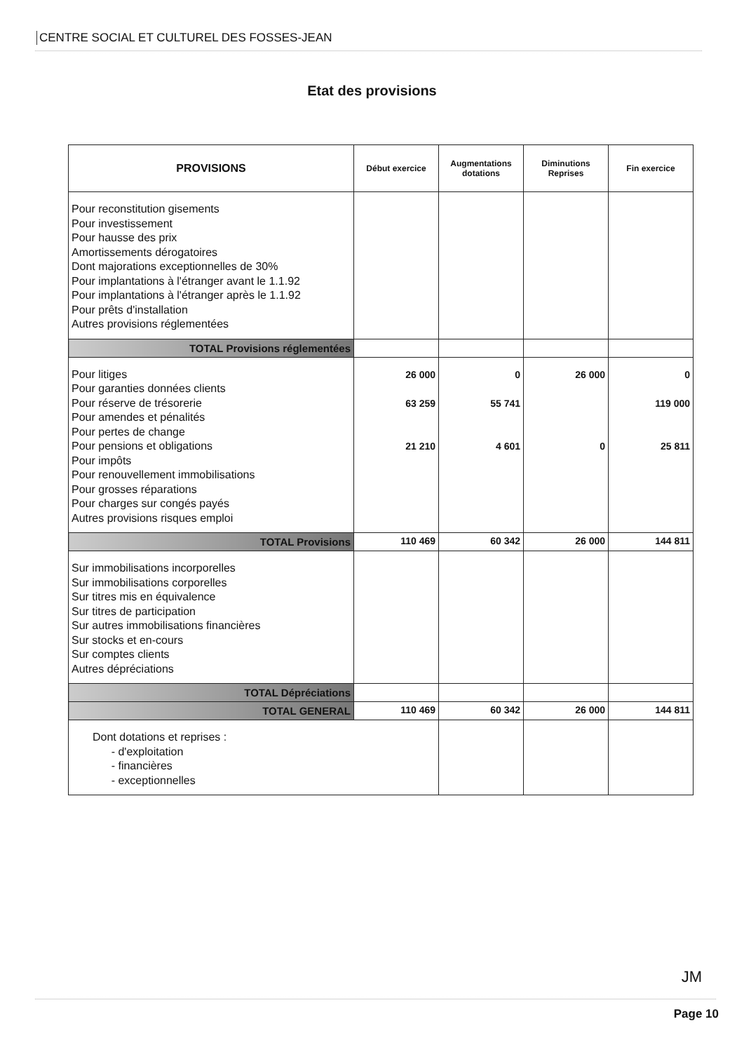CENTRE SOCIAL ET CULTUREL DES FOSSES-JEAN
Etat des provisions
| PROVISIONS | Début exercice | Augmentations dotations | Diminutions Reprises | Fin exercice |
| --- | --- | --- | --- | --- |
| Pour reconstitution gisements Pour investissement Pour hausse des prix Amortissements dérogatoires Dont majorations exceptionnelles de 30% Pour implantations à l'étranger avant le 1.1.92 Pour implantations à l'étranger après le 1.1.92 Pour prêts d'installation Autres provisions réglementées | | | | |
| TOTAL Provisions réglementées | | | | |
| Pour litiges Pour garanties données clients Pour réserve de trésorerie Pour amendes et pénalités Pour pertes de change Pour pensions et obligations Pour impôts Pour renouvellement immobilisations Pour grosses réparations Pour charges sur congés payés Autres provisions risques emploi | 26 000 63 259 21 210 | 0 55 741 4 601 | 26 000 0 | 0 119 000 25 811 |
| TOTAL Provisions | 110 469 | 60 342 | 26 000 | 144 811 |
| Sur immobilisations incorporelles Sur immobilisations corporelles Sur titres mis en équivalence Sur titres de participation Sur autres immobilisations financières Sur stocks et en-cours Sur comptes clients Autres dépréciations | | | | |
| TOTAL Dépréciations | | | | |
| TOTAL GENERAL | 110 469 | 60 342 | 26 000 | 144 811 |
| Dont dotations et reprises : - d'exploitation - financières - exceptionnelles | | | | |
JM
Page 10